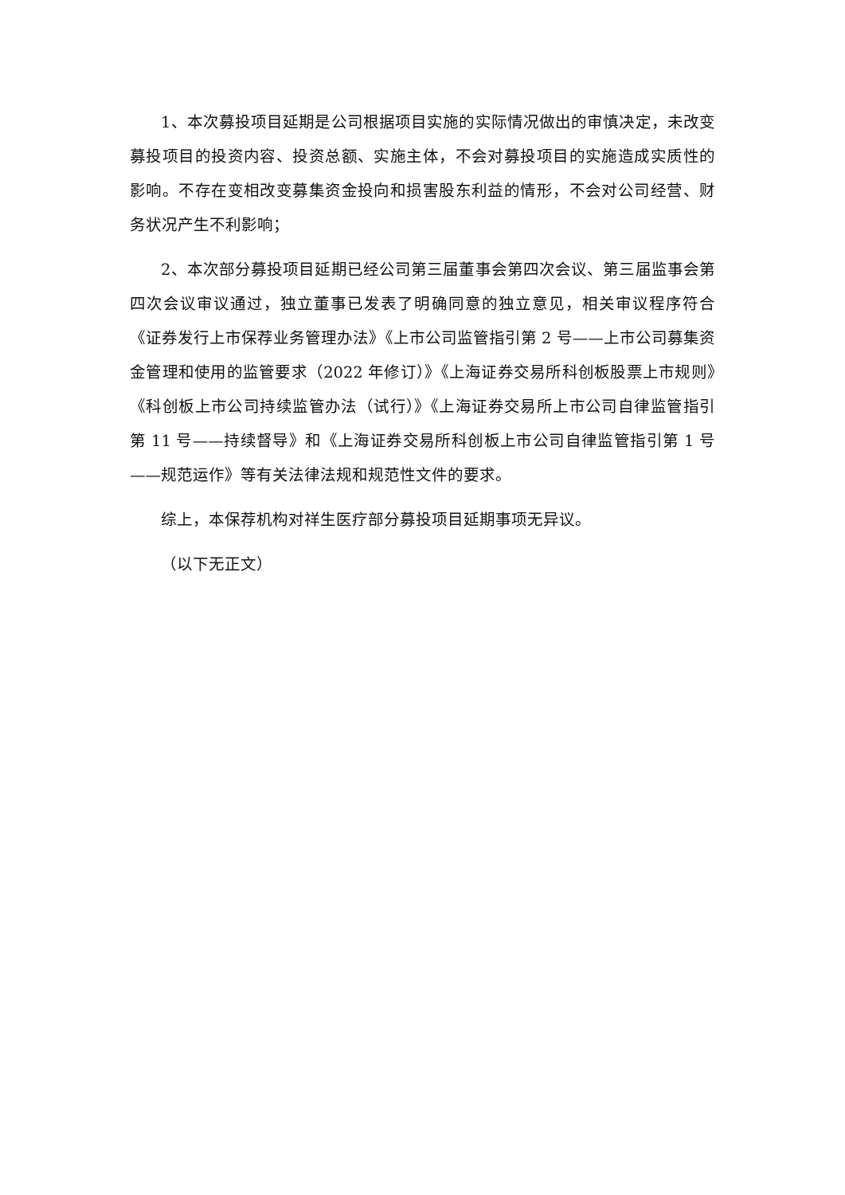1、本次募投项目延期是公司根据项目实施的实际情况做出的审慎决定，未改变募投项目的投资内容、投资总额、实施主体，不会对募投项目的实施造成实质性的影响。不存在变相改变募集资金投向和损害股东利益的情形，不会对公司经营、财务状况产生不利影响；
2、本次部分募投项目延期已经公司第三届董事会第四次会议、第三届监事会第四次会议审议通过，独立董事已发表了明确同意的独立意见，相关审议程序符合《证券发行上市保荐业务管理办法》《上市公司监管指引第 2 号——上市公司募集资金管理和使用的监管要求（2022 年修订）》《上海证券交易所科创板股票上市规则》《科创板上市公司持续监管办法（试行）》《上海证券交易所上市公司自律监管指引第 11 号——持续督导》和《上海证券交易所科创板上市公司自律监管指引第 1 号——规范运作》等有关法律法规和规范性文件的要求。
综上，本保荐机构对祥生医疗部分募投项目延期事项无异议。
（以下无正文）